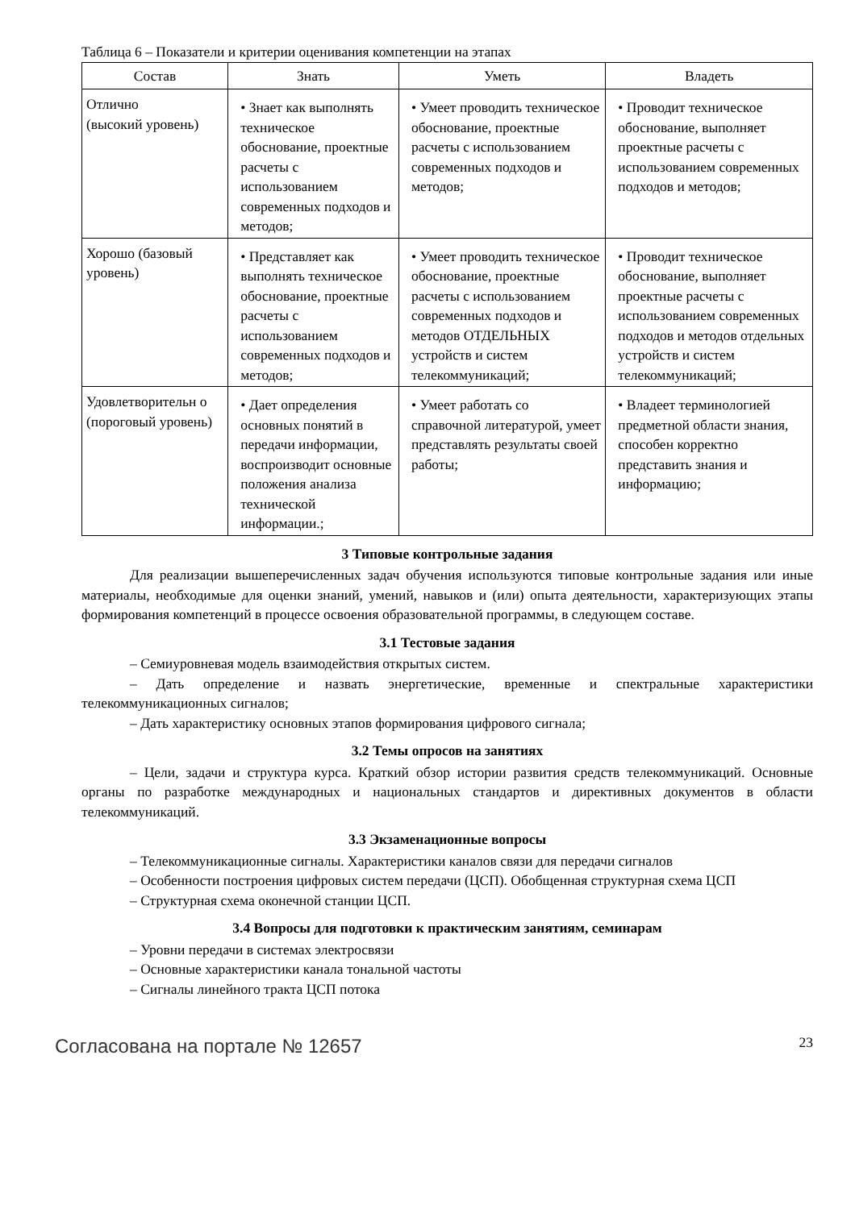Таблица 6 – Показатели и критерии оценивания компетенции на этапах
| Состав | Знать | Уметь | Владеть |
| --- | --- | --- | --- |
| Отлично (высокий уровень) | • Знает как выполнять техническое обоснование, проектные расчеты с использованием современных подходов и методов; | • Умеет проводить техническое обоснование, проектные расчеты с использованием современных подходов и методов; | • Проводит техническое обоснование, выполняет проектные расчеты с использованием современных подходов и методов; |
| Хорошо (базовый уровень) | • Представляет как выполнять техническое обоснование, проектные расчеты с использованием современных подходов и методов; | • Умеет проводить техническое обоснование, проектные расчеты с использованием современных подходов и методов ОТДЕЛЬНЫХ устройств и систем телекоммуникаций; | • Проводит техническое обоснование, выполняет проектные расчеты с использованием современных подходов и методов отдельных устройств и систем телекоммуникаций; |
| Удовлетворительн о (пороговый уровень) | • Дает определения основных понятий в передачи информации, воспроизводит основные положения анализа технической информации.; | • Умеет работать со справочной литературой, умеет представлять результаты своей работы; | • Владеет терминологией предметной области знания, способен корректно представить знания и информацию; |
3 Типовые контрольные задания
Для реализации вышеперечисленных задач обучения используются типовые контрольные задания или иные материалы, необходимые для оценки знаний, умений, навыков и (или) опыта деятельности, характеризующих этапы формирования компетенций в процессе освоения образовательной программы, в следующем составе.
3.1 Тестовые задания
– Семиуровневая модель взаимодействия открытых систем.
– Дать определение и назвать энергетические, временные и спектральные характеристики телекоммуникационных сигналов;
– Дать характеристику основных этапов формирования цифрового сигнала;
3.2 Темы опросов на занятиях
– Цели, задачи и структура курса. Краткий обзор истории развития средств телекоммуникаций. Основные органы по разработке международных и национальных стандартов и директивных документов в области телекоммуникаций.
3.3 Экзаменационные вопросы
– Телекоммуникационные сигналы. Характеристики каналов связи для передачи сигналов
– Особенности построения цифровых систем передачи (ЦСП). Обобщенная структурная схема ЦСП
– Структурная схема оконечной станции ЦСП.
3.4 Вопросы для подготовки к практическим занятиям, семинарам
– Уровни передачи в системах электросвязи
– Основные характеристики канала тональной частоты
– Сигналы линейного тракта ЦСП потока
Согласована на портале № 12657 23